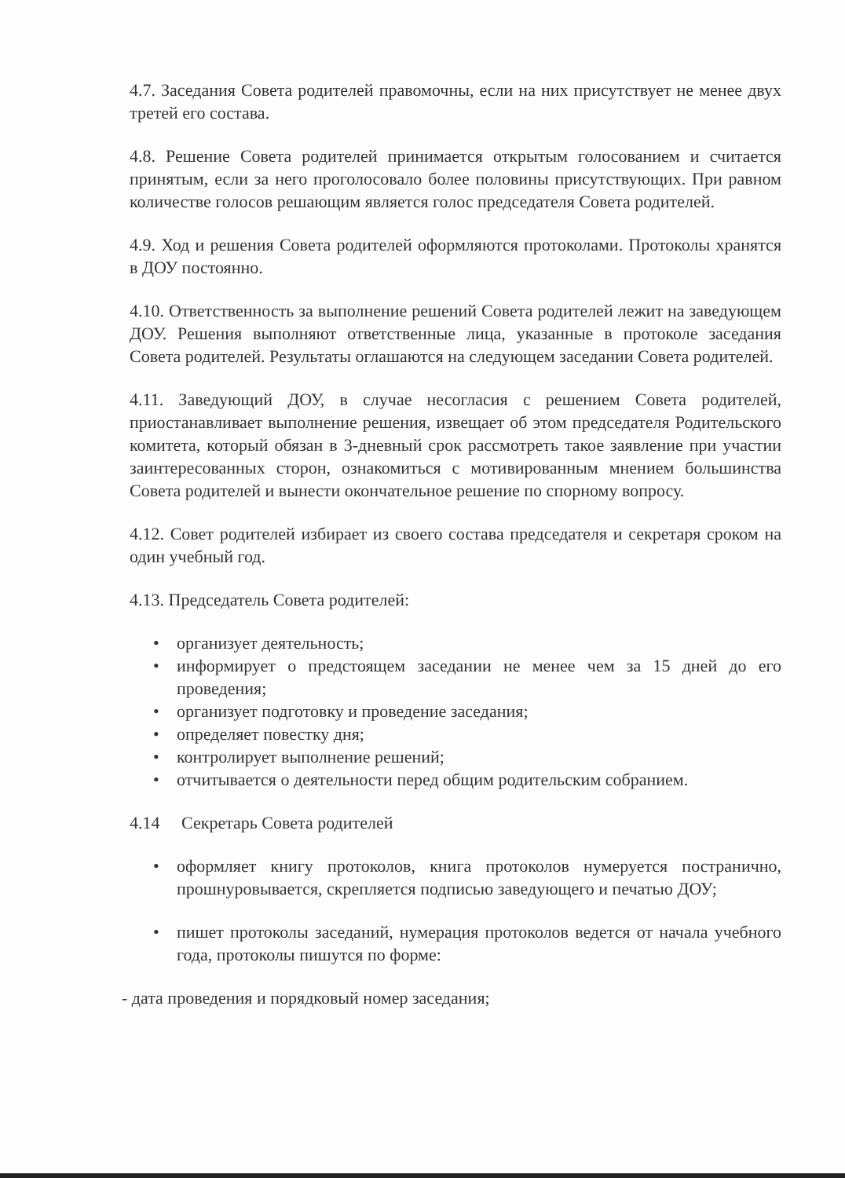4.7. Заседания Совета родителей правомочны, если на них присутствует не менее двух третей его состава.
4.8. Решение Совета родителей принимается открытым голосованием и считается принятым, если за него проголосовало более половины присутствующих. При равном количестве голосов решающим является голос председателя Совета родителей.
4.9. Ход и решения Совета родителей оформляются протоколами. Протоколы хранятся в ДОУ постоянно.
4.10. Ответственность за выполнение решений Совета родителей лежит на заведующем ДОУ. Решения выполняют ответственные лица, указанные в протоколе заседания Совета родителей. Результаты оглашаются на следующем заседании Совета родителей.
4.11. Заведующий ДОУ, в случае несогласия с решением Совета родителей, приостанавливает выполнение решения, извещает об этом председателя Родительского комитета, который обязан в 3-дневный срок рассмотреть такое заявление при участии заинтересованных сторон, ознакомиться с мотивированным мнением большинства Совета родителей и вынести окончательное решение по спорному вопросу.
4.12. Совет родителей избирает из своего состава председателя и секретаря сроком на один учебный год.
4.13. Председатель Совета родителей:
• организует деятельность;
• информирует о предстоящем заседании не менее чем за 15 дней до его проведения;
• организует подготовку и проведение заседания;
• определяет повестку дня;
• контролирует выполнение решений;
• отчитывается о деятельности перед общим родительским собранием.
4.14 Секретарь Совета родителей
• оформляет книгу протоколов, книга протоколов нумеруется постранично, прошнуровывается, скрепляется подписью заведующего и печатью ДОУ;
• пишет протоколы заседаний, нумерация протоколов ведется от начала учебного года, протоколы пишутся по форме:
- дата проведения и порядковый номер заседания;